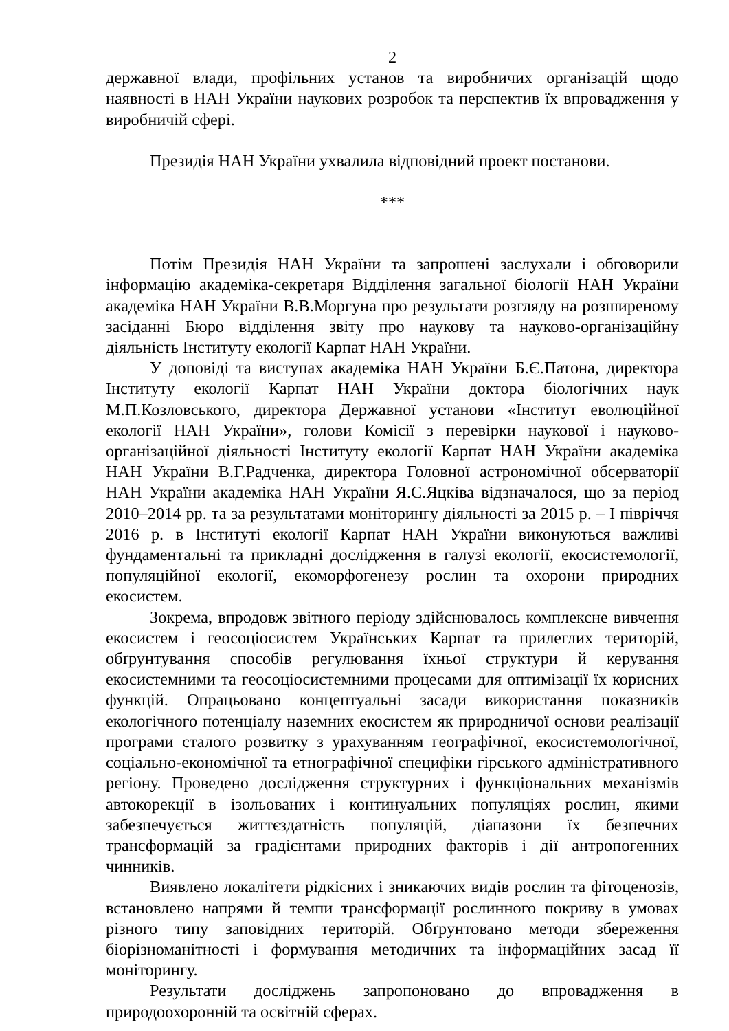2
державної влади, профільних установ та виробничих організацій щодо наявності в НАН України наукових розробок та перспектив їх впровадження у виробничій сфері.
Президія НАН України ухвалила відповідний проект постанови.
***
Потім Президія НАН України та запрошені заслухали і обговорили інформацію академіка-секретаря Відділення загальної біології НАН України академіка НАН України В.В.Моргуна про результати розгляду на розширеному засіданні Бюро відділення звіту про наукову та науково-організаційну діяльність Інституту екології Карпат НАН України.
У доповіді та виступах академіка НАН України Б.Є.Патона, директора Інституту екології Карпат НАН України доктора біологічних наук М.П.Козловського, директора Державної установи «Інститут еволюційної екології НАН України», голови Комісії з перевірки наукової і науково-організаційної діяльності Інституту екології Карпат НАН України академіка НАН України В.Г.Радченка, директора Головної астрономічної обсерваторії НАН України академіка НАН України Я.С.Яцківа відзначалося, що за період 2010–2014 рр. та за результатами моніторингу діяльності за 2015 р. – І півріччя 2016 р. в Інституті екології Карпат НАН України виконуються важливі фундаментальні та прикладні дослідження в галузі екології, екосистемології, популяційної екології, екоморфогенезу рослин та охорони природних екосистем.
Зокрема, впродовж звітного періоду здійснювалось комплексне вивчення екосистем і геосоціосистем Українських Карпат та прилеглих територій, обґрунтування способів регулювання їхньої структури й керування екосистемними та геосоціосистемними процесами для оптимізації їх корисних функцій. Опрацьовано концептуальні засади використання показників екологічного потенціалу наземних екосистем як природничої основи реалізації програми сталого розвитку з урахуванням географічної, екосистемологічної, соціально-економічної та етнографічної специфіки гірського адміністративного регіону. Проведено дослідження структурних і функціональних механізмів автокорекції в ізольованих і континуальних популяціях рослин, якими забезпечується життєздатність популяцій, діапазони їх безпечних трансформацій за градієнтами природних факторів і дії антропогенних чинників.
Виявлено локалітети рідкісних і зникаючих видів рослин та фітоценозів, встановлено напрями й темпи трансформації рослинного покриву в умовах різного типу заповідних територій. Обґрунтовано методи збереження біорізноманітності і формування методичних та інформаційних засад її моніторингу.
Результати досліджень запропоновано до впровадження в природоохоронній та освітній сферах.